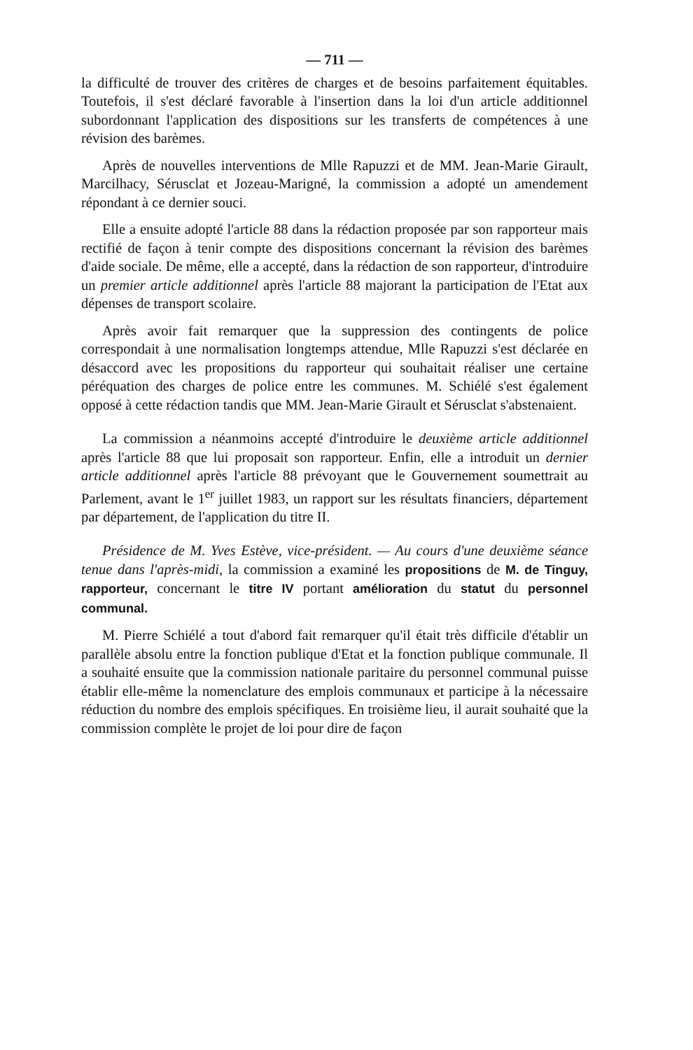— 711 —
la difficulté de trouver des critères de charges et de besoins parfaitement équitables. Toutefois, il s'est déclaré favorable à l'insertion dans la loi d'un article additionnel subordonnant l'application des dispositions sur les transferts de compétences à une révision des barèmes.
Après de nouvelles interventions de Mlle Rapuzzi et de MM. Jean-Marie Girault, Marcilhacy, Sérusclat et Jozeau-Marigné, la commission a adopté un amendement répondant à ce dernier souci.
Elle a ensuite adopté l'article 88 dans la rédaction proposée par son rapporteur mais rectifié de façon à tenir compte des dispositions concernant la révision des barèmes d'aide sociale. De même, elle a accepté, dans la rédaction de son rapporteur, d'introduire un premier article additionnel après l'article 88 majorant la participation de l'Etat aux dépenses de transport scolaire.
Après avoir fait remarquer que la suppression des contingents de police correspondait à une normalisation longtemps attendue, Mlle Rapuzzi s'est déclarée en désaccord avec les propositions du rapporteur qui souhaitait réaliser une certaine péréquation des charges de police entre les communes. M. Schiélé s'est également opposé à cette rédaction tandis que MM. Jean-Marie Girault et Sérusclat s'abstenaient.
La commission a néanmoins accepté d'introduire le deuxième article additionnel après l'article 88 que lui proposait son rapporteur. Enfin, elle a introduit un dernier article additionnel après l'article 88 prévoyant que le Gouvernement soumettrait au Parlement, avant le 1<sup>er</sup> juillet 1983, un rapport sur les résultats financiers, département par département, de l'application du titre II.
Présidence de M. Yves Estève, vice-président. — Au cours d'une deuxième séance tenue dans l'après-midi, la commission a examiné les propositions de M. de Tinguy, rapporteur, concernant le titre IV portant amélioration du statut du personnel communal.
M. Pierre Schiélé a tout d'abord fait remarquer qu'il était très difficile d'établir un parallèle absolu entre la fonction publique d'Etat et la fonction publique communale. Il a souhaité ensuite que la commission nationale paritaire du personnel communal puisse établir elle-même la nomenclature des emplois communaux et participe à la nécessaire réduction du nombre des emplois spécifiques. En troisième lieu, il aurait souhaité que la commission complète le projet de loi pour dire de façon